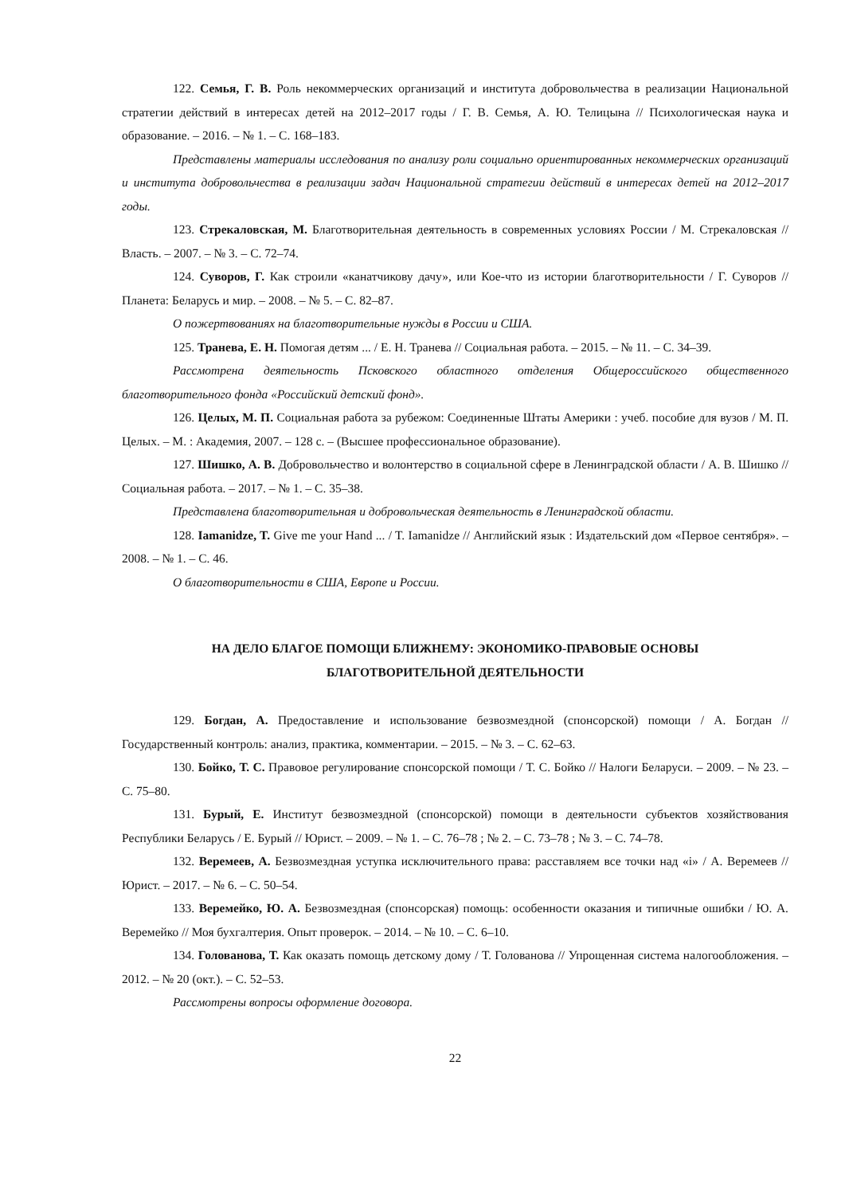122. Семья, Г. В. Роль некоммерческих организаций и института добровольчества в реализации Национальной стратегии действий в интересах детей на 2012–2017 годы / Г. В. Семья, А. Ю. Телицына // Психологическая наука и образование. – 2016. – № 1. – С. 168–183.
Представлены материалы исследования по анализу роли социально ориентированных некоммерческих организаций и института добровольчества в реализации задач Национальной стратегии действий в интересах детей на 2012–2017 годы.
123. Стрекаловская, М. Благотворительная деятельность в современных условиях России / М. Стрекаловская // Власть. – 2007. – № 3. – С. 72–74.
124. Суворов, Г. Как строили «канатчикову дачу», или Кое-что из истории благотворительности / Г. Суворов // Планета: Беларусь и мир. – 2008. – № 5. – С. 82–87.
О пожертвованиях на благотворительные нужды в России и США.
125. Транева, Е. Н. Помогая детям ... / Е. Н. Транева // Социальная работа. – 2015. – № 11. – С. 34–39.
Рассмотрена деятельность Псковского областного отделения Общероссийского общественного благотворительного фонда «Российский детский фонд».
126. Целых, М. П. Социальная работа за рубежом: Соединенные Штаты Америки : учеб. пособие для вузов / М. П. Целых. – М. : Академия, 2007. – 128 с. – (Высшее профессиональное образование).
127. Шишко, А. В. Добровольчество и волонтерство в социальной сфере в Ленинградской области / А. В. Шишко // Социальная работа. – 2017. – № 1. – С. 35–38.
Представлена благотворительная и добровольческая деятельность в Ленинградской области.
128. Iamanidze, T. Give me your Hand ... / T. Iamanidze // Английский язык : Издательский дом «Первое сентября». – 2008. – № 1. – С. 46.
О благотворительности в США, Европе и России.
НА ДЕЛО БЛАГОЕ ПОМОЩИ БЛИЖНЕМУ: ЭКОНОМИКО-ПРАВОВЫЕ ОСНОВЫ
БЛАГОТВОРИТЕЛЬНОЙ ДЕЯТЕЛЬНОСТИ
129. Богдан, А. Предоставление и использование безвозмездной (спонсорской) помощи / А. Богдан // Государственный контроль: анализ, практика, комментарии. – 2015. – № 3. – С. 62–63.
130. Бойко, Т. С. Правовое регулирование спонсорской помощи / Т. С. Бойко // Налоги Беларуси. – 2009. – № 23. – С. 75–80.
131. Бурый, Е. Институт безвозмездной (спонсорской) помощи в деятельности субъектов хозяйствования Республики Беларусь / Е. Бурый // Юрист. – 2009. – № 1. – С. 76–78 ; № 2. – С. 73–78 ; № 3. – С. 74–78.
132. Веремеев, А. Безвозмездная уступка исключительного права: расставляем все точки над «i» / А. Веремеев // Юрист. – 2017. – № 6. – С. 50–54.
133. Веремейко, Ю. А. Безвозмездная (спонсорская) помощь: особенности оказания и типичные ошибки / Ю. А. Веремейко // Моя бухгалтерия. Опыт проверок. – 2014. – № 10. – С. 6–10.
134. Голованова, Т. Как оказать помощь детскому дому / Т. Голованова // Упрощенная система налогообложения. – 2012. – № 20 (окт.). – С. 52–53.
Рассмотрены вопросы оформление договора.
22